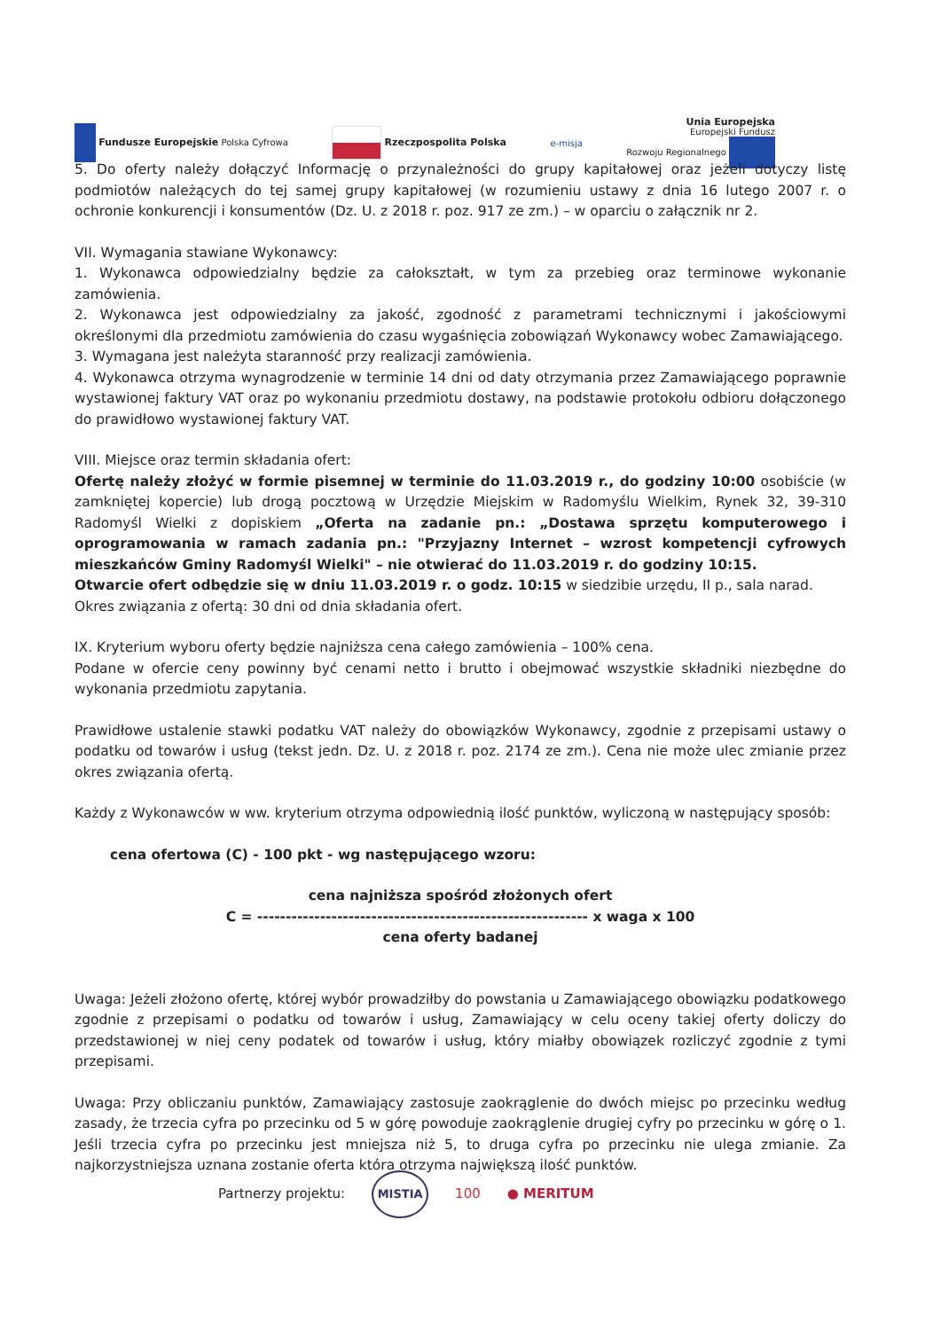Fundusze Europejskie Polska Cyfrowa
Rzeczpospolita Polska e-misja
Unia Europejska
Europejski Fundusz
Rozwoju Regionalnego
5. Do oferty należy dołączyć Informację o przynależności do grupy kapitałowej oraz jeżeli dotyczy listę podmiotów należących do tej samej grupy kapitałowej (w rozumieniu ustawy z dnia 16 lutego 2007 r. o ochronie konkurencji i konsumentów (Dz. U. z 2018 r. poz. 917 ze zm.) – w oparciu o załącznik nr 2.
VII. Wymagania stawiane Wykonawcy:
1. Wykonawca odpowiedzialny będzie za całokształt, w tym za przebieg oraz terminowe wykonanie zamówienia.
2. Wykonawca jest odpowiedzialny za jakość, zgodność z parametrami technicznymi i jakościowymi określonymi dla przedmiotu zamówienia do czasu wygaśnięcia zobowiązań Wykonawcy wobec Zamawiającego.
3. Wymagana jest należyta staranność przy realizacji zamówienia.
4. Wykonawca otrzyma wynagrodzenie w terminie 14 dni od daty otrzymania przez Zamawiającego poprawnie wystawionej faktury VAT oraz po wykonaniu przedmiotu dostawy, na podstawie protokołu odbioru dołączonego do prawidłowo wystawionej faktury VAT.
VIII. Miejsce oraz termin składania ofert:
Ofertę należy złożyć w formie pisemnej w terminie do 11.03.2019 r., do godziny 10:00 osobiście (w zamkniętej kopercie) lub drogą pocztową w Urzędzie Miejskim w Radomyślu Wielkim, Rynek 32, 39-310 Radomyśl Wielki z dopiskiem „Oferta na zadanie pn.: „Dostawa sprzętu komputerowego i oprogramowania w ramach zadania pn.: "Przyjazny Internet – wzrost kompetencji cyfrowych mieszkańców Gminy Radomyśl Wielki" – nie otwierać do 11.03.2019 r. do godziny 10:15.
Otwarcie ofert odbędzie się w dniu 11.03.2019 r. o godz. 10:15 w siedzibie urzędu, II p., sala narad.
Okres związania z ofertą: 30 dni od dnia składania ofert.
IX. Kryterium wyboru oferty będzie najniższa cena całego zamówienia – 100% cena.
Podane w ofercie ceny powinny być cenami netto i brutto i obejmować wszystkie składniki niezbędne do wykonania przedmiotu zapytania.
Prawidłowe ustalenie stawki podatku VAT należy do obowiązków Wykonawcy, zgodnie z przepisami ustawy o podatku od towarów i usług (tekst jedn. Dz. U. z 2018 r. poz. 2174 ze zm.). Cena nie może ulec zmianie przez okres związania ofertą.
Każdy z Wykonawców w ww. kryterium otrzyma odpowiednią ilość punktów, wyliczoną w następujący sposób:
cena ofertowa (C) - 100 pkt - wg następującego wzoru:
cena najniższa spośród złożonych ofert
C = ---------------------------------------------------------- x waga x 100
cena oferty badanej
Uwaga: Jeżeli złożono ofertę, której wybór prowadziłby do powstania u Zamawiającego obowiązku podatkowego zgodnie z przepisami o podatku od towarów i usług, Zamawiający w celu oceny takiej oferty doliczy do przedstawionej w niej ceny podatek od towarów i usług, który miałby obowiązek rozliczyć zgodnie z tymi przepisami.
Uwaga: Przy obliczaniu punktów, Zamawiający zastosuje zaokrąglenie do dwóch miejsc po przecinku według zasady, że trzecia cyfra po przecinku od 5 w górę powoduje zaokrąglenie drugiej cyfry po przecinku w górę o 1. Jeśli trzecia cyfra po przecinku jest mniejsza niż 5, to druga cyfra po przecinku nie ulega zmianie. Za najkorzystniejsza uznana zostanie oferta która otrzyma największą ilość punktów.
Partnerzy projektu: MISTIA 100 ● MERITUM